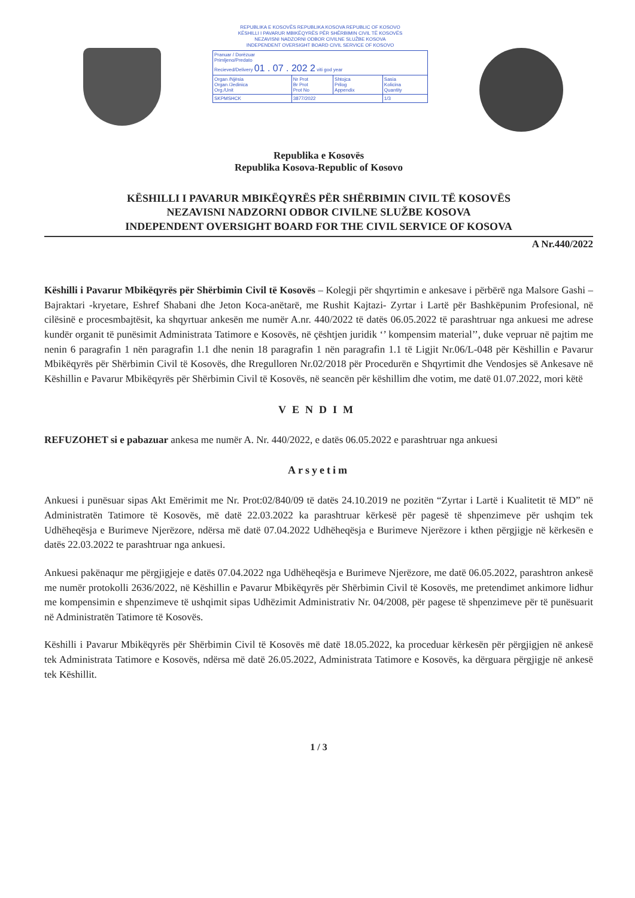REPUBLIKA E KOSOVËS REPUBLIKA KOSOVA REPUBLIC OF KOSOVO
KËSHILLI I PAVARUR MBIKËQYRËS PËR SHËRBIMIN CIVIL TË KOSOVËS
NEZAVISNI NADZORNI ODBOR CIVILNE SLUŽBE KOSOVA
INDEPENDENT OVERSIGHT BOARD CIVIL SERVICE OF KOSOVO
| Pranuar / Dorëzuar Primljeno/Predato Recieved/Delivery 01 . 07 . 202 2 viti god year | | | |
| Organ /Njësia Organ /Jedinica Org./Unit | Nr Prot Br Prot Prot No | Shtojca Prilog Appendix | Sasia Kolicina Quantity |
| SKPMSHCK | 3877/2022 | | 1/3 |
Republika e Kosovës
Republika Kosova-Republic of Kosovo
KËSHILLI I PAVARUR MBIKËQYRËS PËR SHËRBIMIN CIVIL TË KOSOVËS
NEZAVISNI NADZORNI ODBOR CIVILNE SLUŽBE KOSOVA
INDEPENDENT OVERSIGHT BOARD FOR THE CIVIL SERVICE OF KOSOVA
A Nr.440/2022
Këshilli i Pavarur Mbikëqyrës për Shërbimin Civil të Kosovës – Kolegji për shqyrtimin e ankesave i përbërë nga Malsore Gashi – Bajraktari -kryetare, Eshref Shabani dhe Jeton Koca-anëtarë, me Rushit Kajtazi- Zyrtar i Lartë për Bashkëpunim Profesional, në cilësinë e procesmbajtësit, ka shqyrtuar ankesën me numër A.nr. 440/2022 të datës 06.05.2022 të parashtruar nga ankuesi me adrese kundër organit të punësimit Administrata Tatimore e Kosovës, në çështjen juridik ‘’ kompensim material’’, duke vepruar në pajtim me nenin 6 paragrafin 1 nën paragrafin 1.1 dhe nenin 18 paragrafin 1 nën paragrafin 1.1 të Ligjit Nr.06/L-048 për Këshillin e Pavarur Mbikëqyrës për Shërbimin Civil të Kosovës, dhe Rregulloren Nr.02/2018 për Procedurën e Shqyrtimit dhe Vendosjes së Ankesave në Këshillin e Pavarur Mbikëqyrës për Shërbimin Civil të Kosovës, në seancën për këshillim dhe votim, me datë 01.07.2022, mori këtë
VENDIM
REFUZOHET si e pabazuar ankesa me numër A. Nr. 440/2022, e datës 06.05.2022 e parashtruar nga ankuesi
Arsyetim
Ankuesi i punësuar sipas Akt Emërimit me Nr. Prot:02/840/09 të datës 24.10.2019 ne pozitën “Zyrtar i Lartë i Kualitetit të MD” në Administratën Tatimore të Kosovës, më datë 22.03.2022 ka parashtruar kërkesë për pagesë të shpenzimeve për ushqim tek Udhëheqësja e Burimeve Njerëzore, ndërsa më datë 07.04.2022 Udhëheqësja e Burimeve Njerëzore i kthen përgjigje në kërkesën e datës 22.03.2022 te parashtruar nga ankuesi.
Ankuesi pakënaqur me përgjigjeje e datës 07.04.2022 nga Udhëheqësja e Burimeve Njerëzore, me datë 06.05.2022, parashtron ankesë me numër protokolli 2636/2022, në Këshillin e Pavarur Mbikëqyrës për Shërbimin Civil të Kosovës, me pretendimet ankimore lidhur me kompensimin e shpenzimeve të ushqimit sipas Udhëzimit Administrativ Nr. 04/2008, për pagese të shpenzimeve për të punësuarit në Administratën Tatimore të Kosovës.
Këshilli i Pavarur Mbikëqyrës për Shërbimin Civil të Kosovës më datë 18.05.2022, ka proceduar kërkesën për përgjigjen në ankesë tek Administrata Tatimore e Kosovës, ndërsa më datë 26.05.2022, Administrata Tatimore e Kosovës, ka dërguara përgjigje në ankesë tek Këshillit.
1 / 3